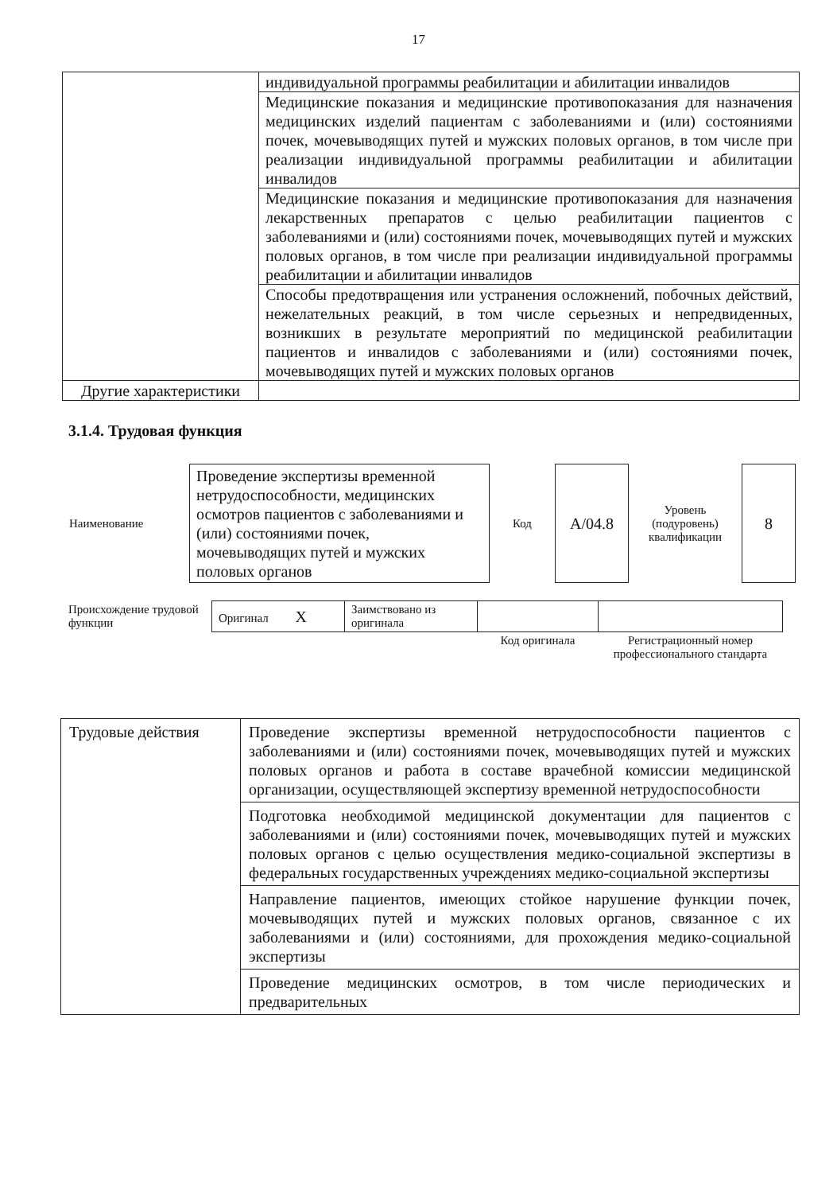17
| | индивидуальной программы реабилитации и абилитации инвалидов |
| | Медицинские показания и медицинские противопоказания для назначения медицинских изделий пациентам с заболеваниями и (или) состояниями почек, мочевыводящих путей и мужских половых органов, в том числе при реализации индивидуальной программы реабилитации и абилитации инвалидов |
| | Медицинские показания и медицинские противопоказания для назначения лекарственных препаратов с целью реабилитации пациентов с заболеваниями и (или) состояниями почек, мочевыводящих путей и мужских половых органов, в том числе при реализации индивидуальной программы реабилитации и абилитации инвалидов |
| | Способы предотвращения или устранения осложнений, побочных действий, нежелательных реакций, в том числе серьезных и непредвиденных, возникших в результате мероприятий по медицинской реабилитации пациентов и инвалидов с заболеваниями и (или) состояниями почек, мочевыводящих путей и мужских половых органов |
| Другие характеристики | |
3.1.4. Трудовая функция
| Наименование | Проведение экспертизы временной нетрудоспособности, медицинских осмотров пациентов с заболеваниями и (или) состояниями почек, мочевыводящих путей и мужских половых органов | Код | А/04.8 | Уровень (подуровень) квалификации | 8 |
| Происхождение трудовой функции | Оригинал X | Заимствовано из оригинала | | |
| | | | Код оригинала | Регистрационный номер профессионального стандарта |
| Трудовые действия | Проведение экспертизы временной нетрудоспособности пациентов с заболеваниями и (или) состояниями почек, мочевыводящих путей и мужских половых органов и работа в составе врачебной комиссии медицинской организации, осуществляющей экспертизу временной нетрудоспособности |
| | Подготовка необходимой медицинской документации для пациентов с заболеваниями и (или) состояниями почек, мочевыводящих путей и мужских половых органов с целью осуществления медико-социальной экспертизы в федеральных государственных учреждениях медико-социальной экспертизы |
| | Направление пациентов, имеющих стойкое нарушение функции почек, мочевыводящих путей и мужских половых органов, связанное с их заболеваниями и (или) состояниями, для прохождения медико-социальной экспертизы |
| | Проведение медицинских осмотров, в том числе периодических и предварительных |